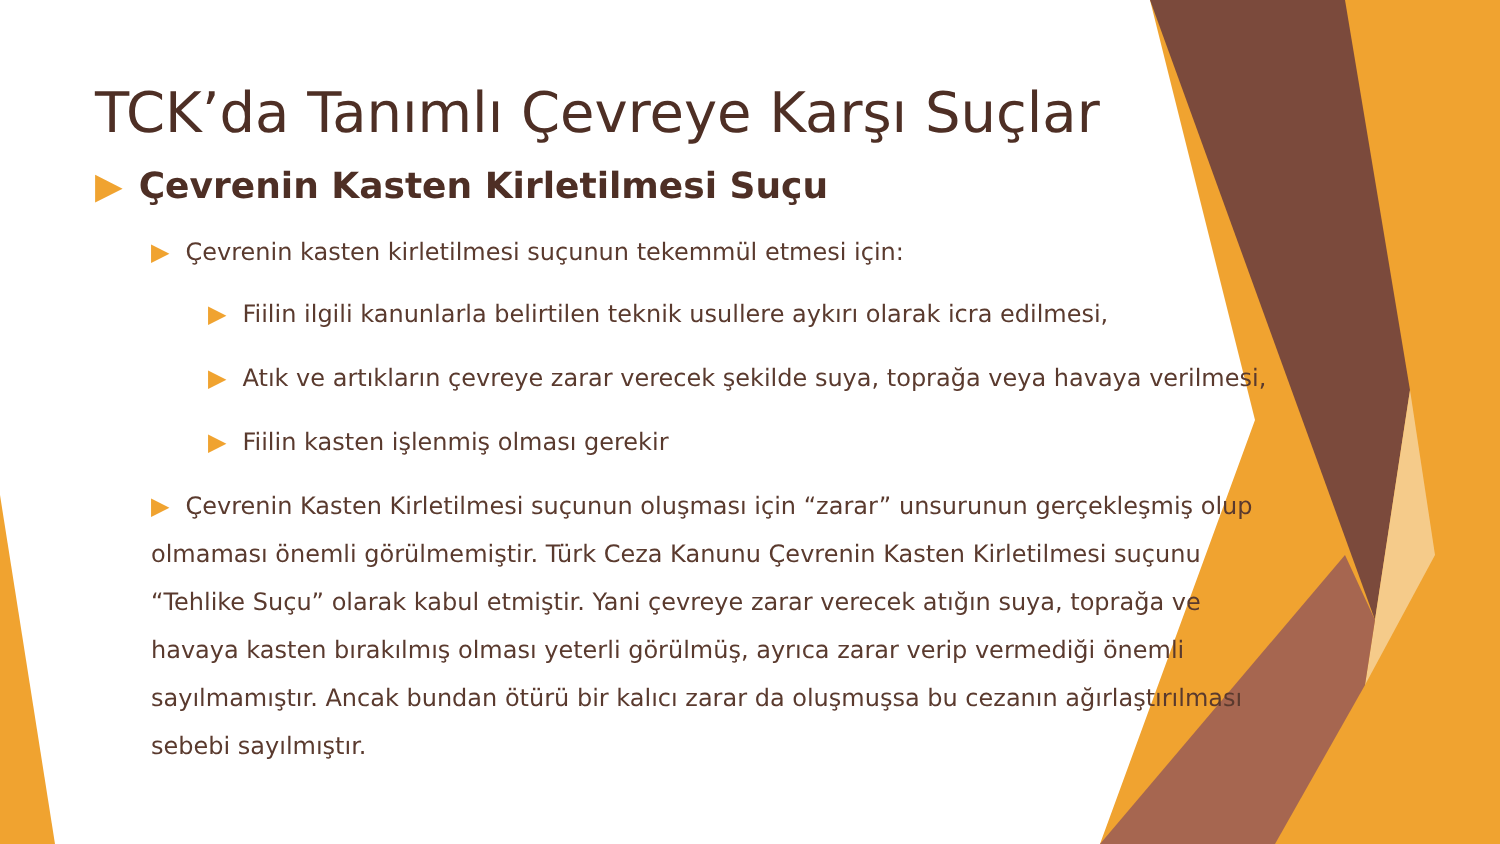TCK’da Tanımlı Çevreye Karşı Suçlar
▶ Çevrenin Kasten Kirletilmesi Suçu
▶ Çevrenin kasten kirletilmesi suçunun tekemmül etmesi için:
▶ Fiilin ilgili kanunlarla belirtilen teknik usullere aykırı olarak icra edilmesi,
▶ Atık ve artıkların çevreye zarar verecek şekilde suya, toprağa veya havaya verilmesi,
▶ Fiilin kasten işlenmiş olması gerekir
▶ Çevrenin Kasten Kirletilmesi suçunun oluşması için “zarar” unsurunun gerçekleşmiş olup olmaması önemli görülmemiştir. Türk Ceza Kanunu Çevrenin Kasten Kirletilmesi suçunu “Tehlike Suçu” olarak kabul etmiştir. Yani çevreye zarar verecek atığın suya, toprağa ve havaya kasten bırakılmış olması yeterli görülmüş, ayrıca zarar verip vermediği önemli sayılmamıştır. Ancak bundan ötürü bir kalıcı zarar da oluşmuşsa bu cezanın ağırlaştırılması sebebi sayılmıştır.